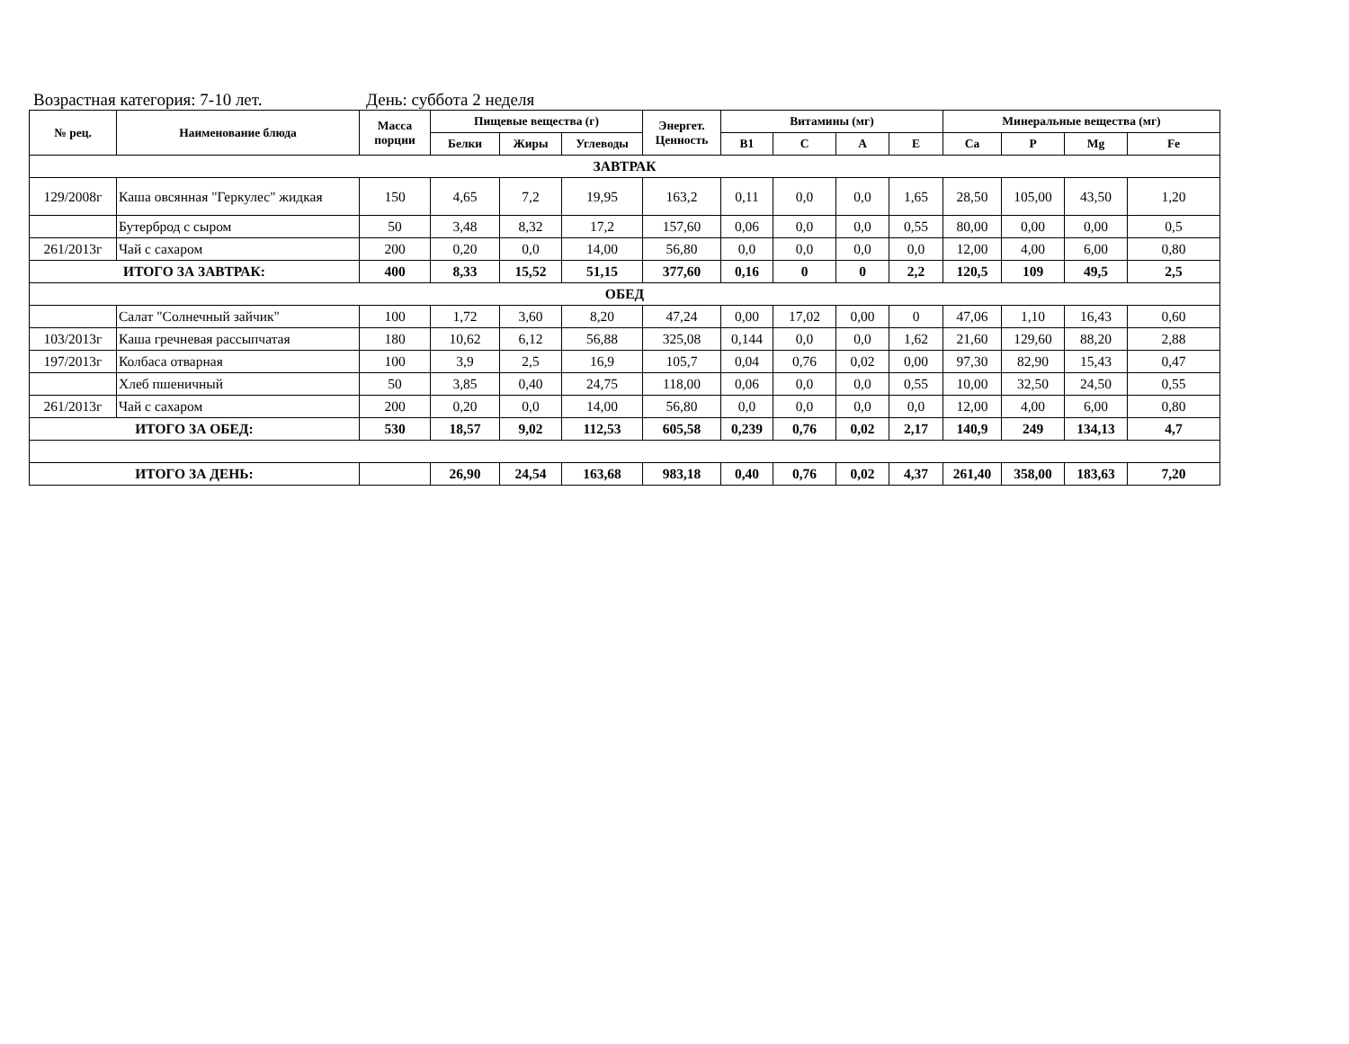Возрастная категория: 7-10 лет. День: суббота 2 неделя
| № рец. | Наименование блюда | Масса порции | Пищевые вещества (г) | | | Энергет. Ценность | Витамины (мг) | | | | Минеральные вещества (мг) | | | |
| --- | --- | --- | --- | --- | --- | --- | --- | --- | --- | --- | --- | --- | --- | --- |
| | | | Белки | Жиры | Углеводы | | B1 | C | A | E | Ca | P | Mg | Fe |
| ЗАВТРАК | | | | | | | | | | | | | | |
| 129/2008г | Каша овсянная "Геркулес" жидкая | 150 | 4,65 | 7,2 | 19,95 | 163,2 | 0,11 | 0,0 | 0,0 | 1,65 | 28,50 | 105,00 | 43,50 | 1,20 |
| | Бутерброд с сыром | 50 | 3,48 | 8,32 | 17,2 | 157,60 | 0,06 | 0,0 | 0,0 | 0,55 | 80,00 | 0,00 | 0,00 | 0,5 |
| 261/2013г | Чай с сахаром | 200 | 0,20 | 0,0 | 14,00 | 56,80 | 0,0 | 0,0 | 0,0 | 0,0 | 12,00 | 4,00 | 6,00 | 0,80 |
| ИТОГО ЗА ЗАВТРАК: | | 400 | 8,33 | 15,52 | 51,15 | 377,60 | 0,16 | 0 | 0 | 2,2 | 120,5 | 109 | 49,5 | 2,5 |
| ОБЕД | | | | | | | | | | | | | | |
| | Салат "Солнечный зайчик" | 100 | 1,72 | 3,60 | 8,20 | 47,24 | 0,00 | 17,02 | 0,00 | 0 | 47,06 | 1,10 | 16,43 | 0,60 |
| 103/2013г | Каша гречневая рассыпчатая | 180 | 10,62 | 6,12 | 56,88 | 325,08 | 0,144 | 0,0 | 0,0 | 1,62 | 21,60 | 129,60 | 88,20 | 2,88 |
| 197/2013г | Колбаса отварная | 100 | 3,9 | 2,5 | 16,9 | 105,7 | 0,04 | 0,76 | 0,02 | 0,00 | 97,30 | 82,90 | 15,43 | 0,47 |
| | Хлеб пшеничный | 50 | 3,85 | 0,40 | 24,75 | 118,00 | 0,06 | 0,0 | 0,0 | 0,55 | 10,00 | 32,50 | 24,50 | 0,55 |
| 261/2013г | Чай с сахаром | 200 | 0,20 | 0,0 | 14,00 | 56,80 | 0,0 | 0,0 | 0,0 | 0,0 | 12,00 | 4,00 | 6,00 | 0,80 |
| ИТОГО ЗА ОБЕД: | | 530 | 18,57 | 9,02 | 112,53 | 605,58 | 0,239 | 0,76 | 0,02 | 2,17 | 140,9 | 249 | 134,13 | 4,7 |
| ИТОГО ЗА ДЕНЬ: | | | 26,90 | 24,54 | 163,68 | 983,18 | 0,40 | 0,76 | 0,02 | 4,37 | 261,40 | 358,00 | 183,63 | 7,20 |